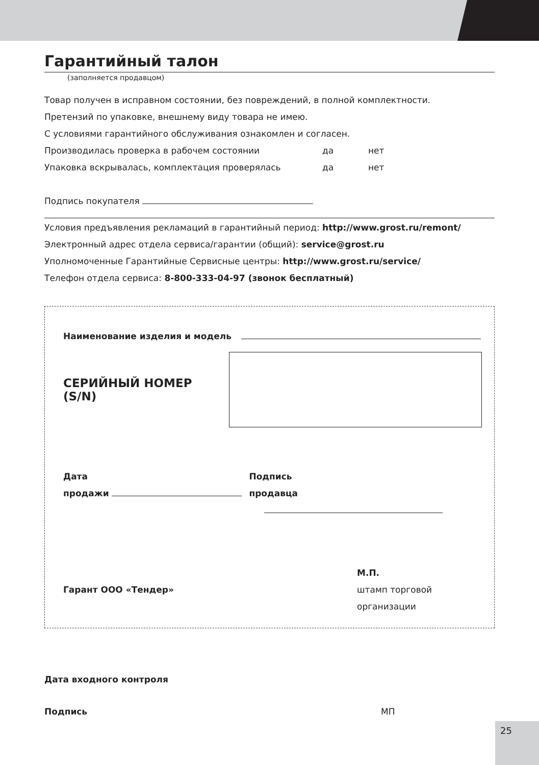Гарантийный талон
(заполняется продавцом)
Товар получен в исправном состоянии, без повреждений, в полной комплектности.
Претензий по упаковке, внешнему виду товара не имею.
С условиями гарантийного обслуживания ознакомлен и согласен.
Производилась проверка в рабочем состоянии да нет
Упаковка вскрывалась, комплектация проверялась да нет
Подпись покупателя
Условия предъявления рекламаций в гарантийный период: http://www.grost.ru/remont/
Электронный адрес отдела сервиса/гарантии (общий): service@grost.ru
Уполномоченные Гарантийные Сервисные центры: http://www.grost.ru/service/
Телефон отдела сервиса: 8-800-333-04-97 (звонок бесплатный)
Наименование изделия и модель
СЕРИЙНЫЙ НОМЕР (S/N)
Дата
продажи
Подпись
продавца
Гарант ООО «Тендер»
М.П.
штамп торговой
организации
Дата входного контроля
Подпись МП
25